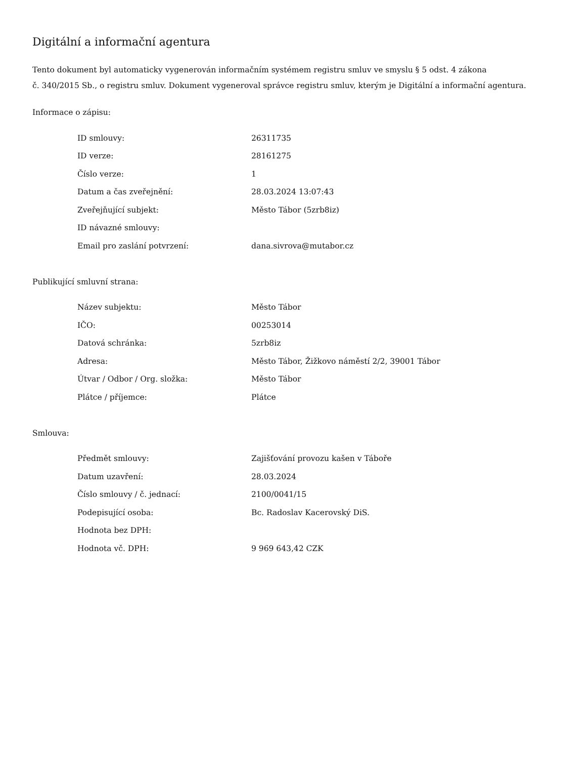Digitální a informační agentura
Tento dokument byl automaticky vygenerován informačním systémem registru smluv ve smyslu § 5 odst. 4 zákona
č. 340/2015 Sb., o registru smluv. Dokument vygeneroval správce registru smluv, kterým je Digitální a informační agentura.
Informace o zápisu:
| ID smlouvy: | 26311735 |
| ID verze: | 28161275 |
| Číslo verze: | 1 |
| Datum a čas zveřejnění: | 28.03.2024 13:07:43 |
| Zveřejňující subjekt: | Město Tábor (5zrb8iz) |
| ID návazné smlouvy: | |
| Email pro zaslání potvrzení: | dana.sivrova@mutabor.cz |
Publikující smluvní strana:
| Název subjektu: | Město Tábor |
| IČO: | 00253014 |
| Datová schránka: | 5zrb8iz |
| Adresa: | Město Tábor, Žižkovo náměstí 2/2, 39001 Tábor |
| Útvar / Odbor / Org. složka: | Město Tábor |
| Plátce / příjemce: | Plátce |
Smlouva:
| Předmět smlouvy: | Zajišťování provozu kašen v Táboře |
| Datum uzavření: | 28.03.2024 |
| Číslo smlouvy / č. jednací: | 2100/0041/15 |
| Podepisující osoba: | Bc. Radoslav Kacerovský DiS. |
| Hodnota bez DPH: | |
| Hodnota vč. DPH: | 9 969 643,42 CZK |